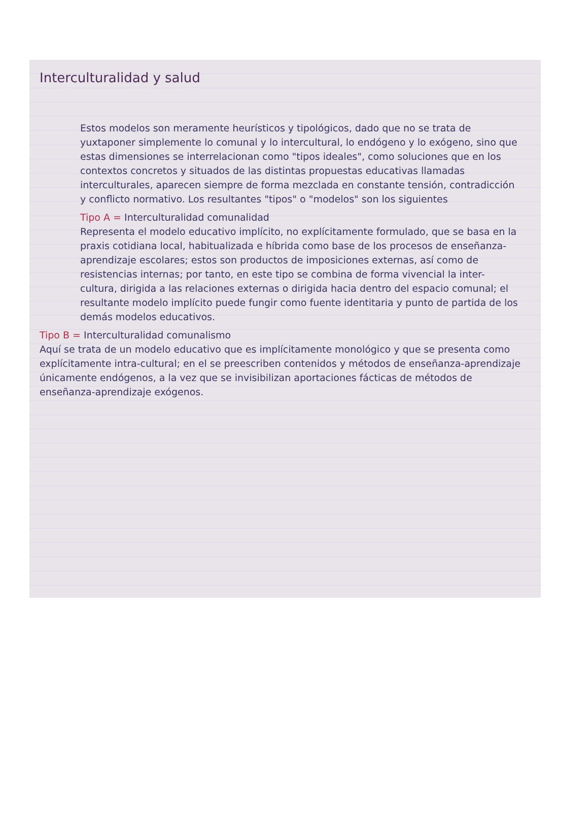Interculturalidad y salud
Estos modelos son meramente heurísticos y tipológicos, dado que no se trata de yuxtaponer simplemente lo comunal y lo intercultural, lo endógeno y lo exógeno, sino que estas dimensiones se interrelacionan como "tipos ideales", como soluciones que en los contextos concretos y situados de las distintas propuestas educativas llamadas interculturales, aparecen siempre de forma mezclada en constante tensión, contradicción y conflicto normativo. Los resultantes "tipos" o "modelos" son los siguientes
Tipo A = Interculturalidad comunalidad
Representa el modelo educativo implícito, no explícitamente formulado, que se basa en la praxis cotidiana local, habitualizada e híbrida como base de los procesos de enseñanza-aprendizaje escolares; estos son productos de imposiciones externas, así como de resistencias internas; por tanto, en este tipo se combina de forma vivencial la inter-cultura, dirigida a las relaciones externas o dirigida hacia dentro del espacio comunal; el resultante modelo implícito puede fungir como fuente identitaria y punto de partida de los demás modelos educativos.
Tipo B = Interculturalidad comunalismo
Aquí se trata de un modelo educativo que es implícitamente monológico y que se presenta como explícitamente intra-cultural; en el se preescriben contenidos y métodos de enseñanza-aprendizaje únicamente endógenos, a la vez que se invisibilizan aportaciones fácticas de métodos de enseñanza-aprendizaje exógenos.